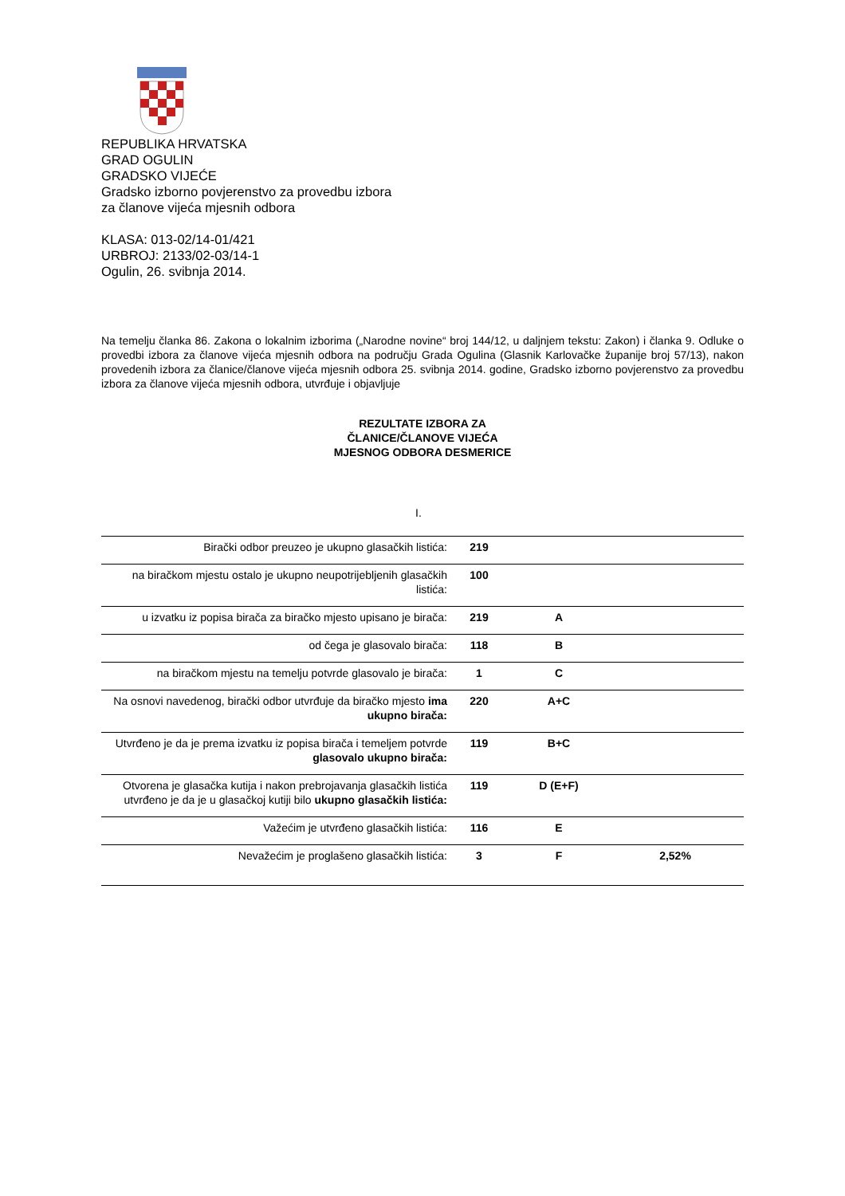REPUBLIKA HRVATSKA
GRAD OGULIN
GRADSKO VIJEĆE
Gradsko izborno povjerenstvo za provedbu izbora
za članove vijeća mjesnih odbora
KLASA: 013-02/14-01/421
URBROJ: 2133/02-03/14-1
Ogulin, 26. svibnja 2014.
Na temelju članka 86. Zakona o lokalnim izborima („Narodne novine“ broj 144/12, u daljnjem tekstu: Zakon) i članka 9. Odluke o provedbi izbora za članove vijeća mjesnih odbora na području Grada Ogulina (Glasnik Karlovačke županije broj 57/13), nakon provedenih izbora za članice/članove vijeća mjesnih odbora 25. svibnja 2014. godine, Gradsko izborno povjerenstvo za provedbu izbora za članove vijeća mjesnih odbora, utvrđuje i objavljuje
REZULTATE IZBORA ZA
ČLANICE/ČLANOVE VIJEĆA
MJESNOG ODBORA DESMERICE
I.
| Birački odbor preuzeo je ukupno glasačkih listića: | 219 | | |
| na biračkom mjestu ostalo je ukupno neupotrijebljenih glasačkih listića: | 100 | | |
| u izvatku iz popisa birača za biračko mjesto upisano je birača: | 219 | A | |
| od čega je glasovalo birača: | 118 | B | |
| na biračkom mjestu na temelju potvrde glasovalo je birača: | 1 | C | |
| Na osnovi navedenog, birački odbor utvrđuje da biračko mjesto ima ukupno birača: | 220 | A+C | |
| Utvrđeno je da je prema izvatku iz popisa birača i temeljem potvrde glasovalo ukupno birača: | 119 | B+C | |
| Otvorena je glasačka kutija i nakon prebrojavanja glasačkih listića utvrđeno je da je u glasačkoj kutiji bilo ukupno glasačkih listića: | 119 | D (E+F) | |
| Važećim je utvrđeno glasačkih listića: | 116 | E | |
| Nevažećim je proglašeno glasačkih listića: | 3 | F | 2,52% |